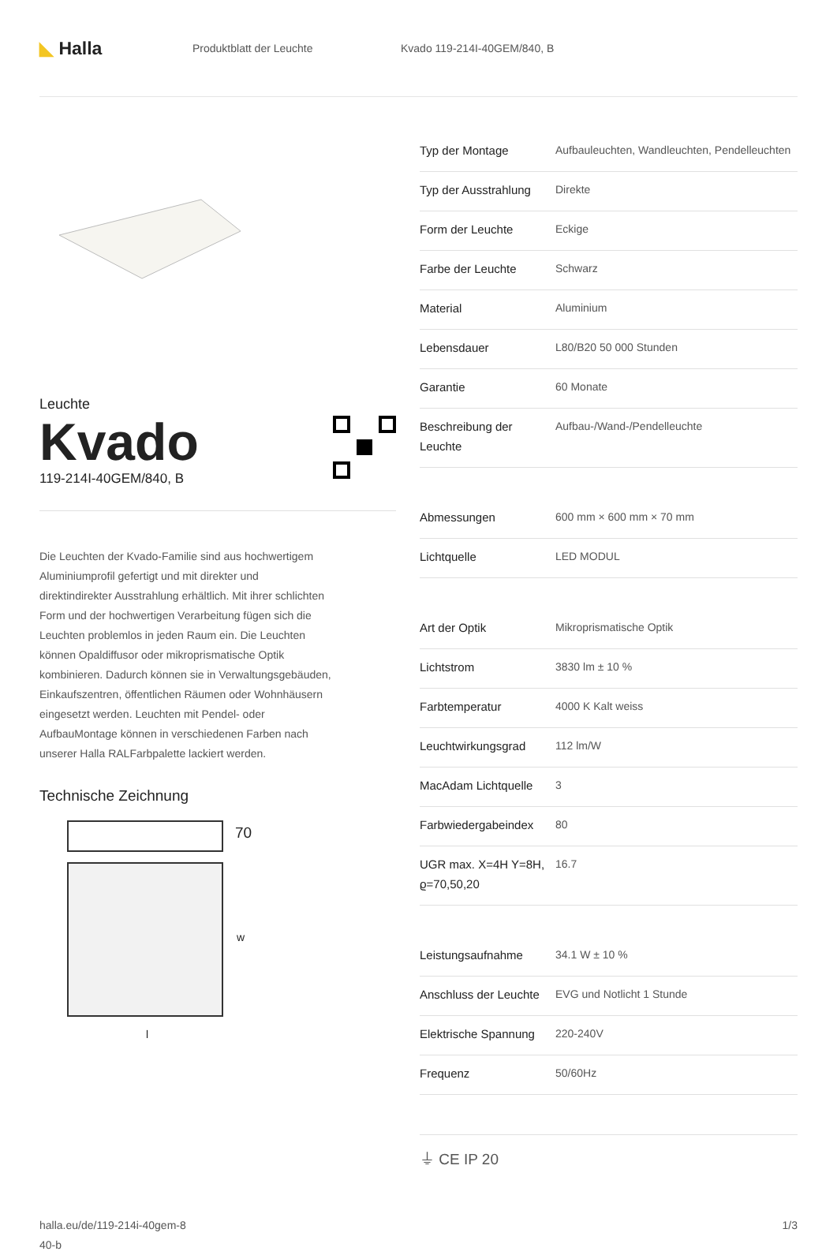◣ Halla
Produktblatt der Leuchte Kvado 119-214I-40GEM/840, B
Leuchte
Kvado
119-214I-40GEM/840, B
Die Leuchten der Kvado-Familie sind aus hochwertigem Aluminiumprofil gefertigt und mit direkter und direktindirekter Ausstrahlung erhältlich. Mit ihrer schlichten Form und der hochwertigen Verarbeitung fügen sich die Leuchten problemlos in jeden Raum ein. Die Leuchten können Opaldiffusor oder mikroprismatische Optik kombinieren. Dadurch können sie in Verwaltungsgebäuden, Einkaufszentren, öffentlichen Räumen oder Wohnhäusern eingesetzt werden. Leuchten mit Pendel- oder AufbauMontage können in verschiedenen Farben nach unserer Halla RALFarbpalette lackiert werden.
Technische Zeichnung
70
w
l
| Typ der Montage | Aufbauleuchten, Wandleuchten, Pendelleuchten |
| Typ der Ausstrahlung | Direkte |
| Form der Leuchte | Eckige |
| Farbe der Leuchte | Schwarz |
| Material | Aluminium |
| Lebensdauer | L80/B20 50 000 Stunden |
| Garantie | 60 Monate |
| Beschreibung der Leuchte | Aufbau-/Wand-/Pendelleuchte |
| Abmessungen | 600 mm × 600 mm × 70 mm |
| Lichtquelle | LED MODUL |
| Art der Optik | Mikroprismatische Optik |
| Lichtstrom | 3830 lm ± 10 % |
| Farbtemperatur | 4000 K Kalt weiss |
| Leuchtwirkungsgrad | 112 lm/W |
| MacAdam Lichtquelle | 3 |
| Farbwiedergabeindex | 80 |
| UGR max. X=4H Y=8H, ϱ=70,50,20 | 16.7 |
| Leistungsaufnahme | 34.1 W ± 10 % |
| Anschluss der Leuchte | EVG und Notlicht 1 Stunde |
| Elektrische Spannung | 220-240V |
| Frequenz | 50/60Hz |
⏚ CE IP 20
halla.eu/de/119-214i-40gem-8
40-b
1/3